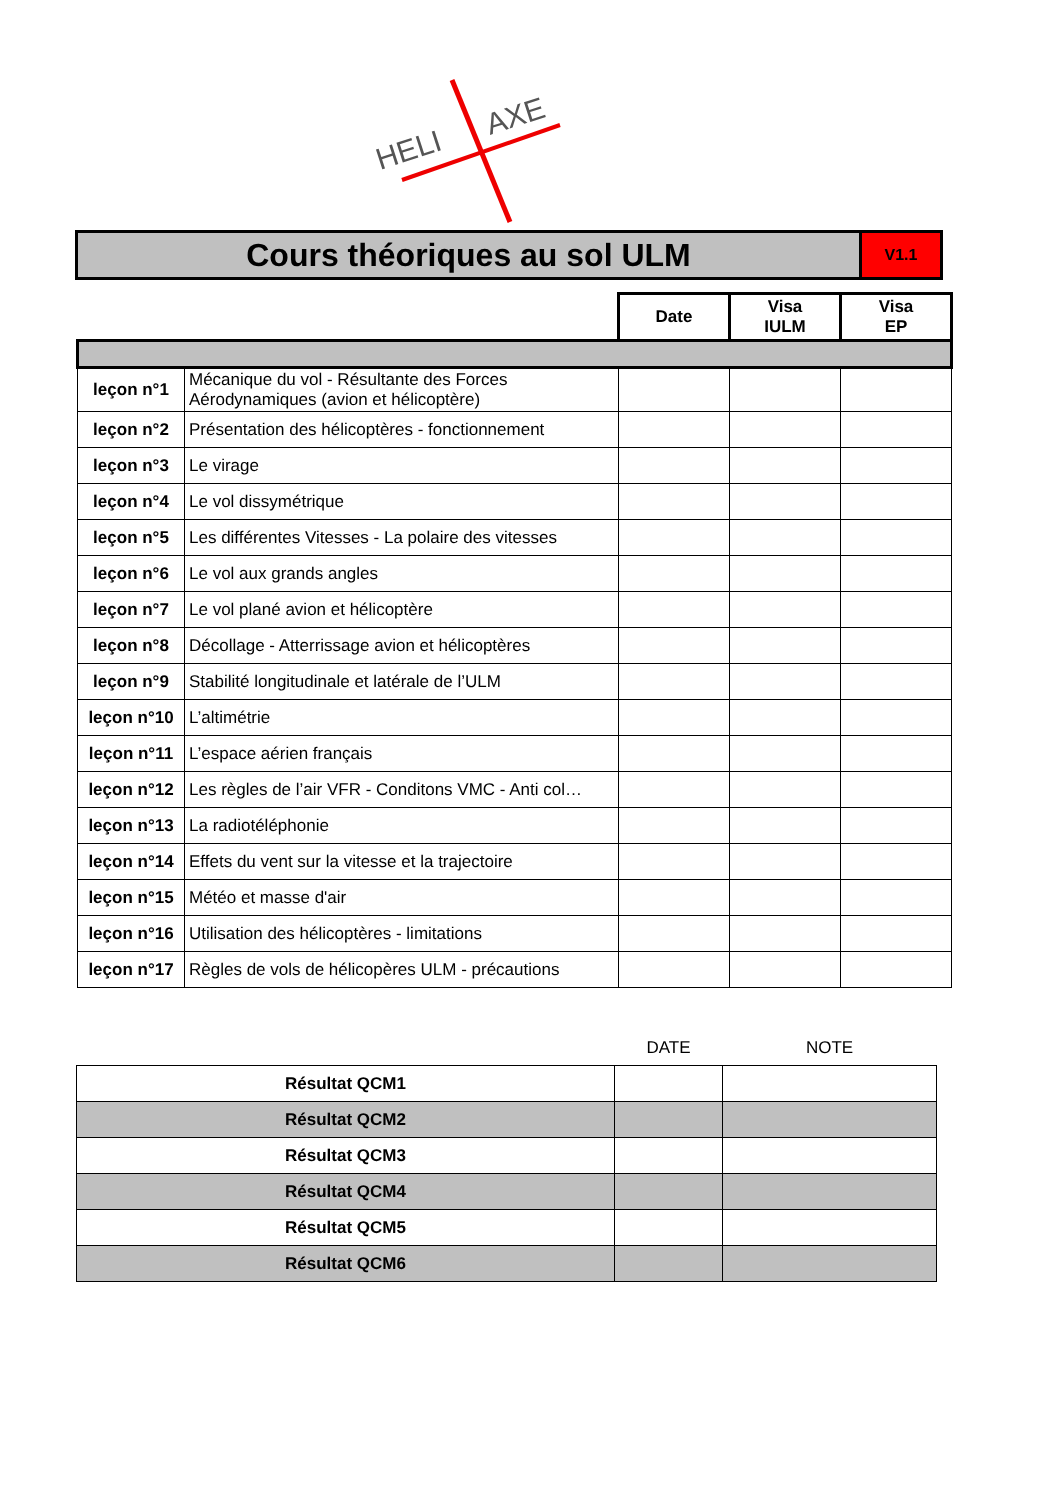HELI
AXE
Cours théoriques au sol ULM
V1.1
| | | Date | Visa IULM | Visa EP |
| leçon n°1 | Mécanique du vol - Résultante des Forces Aérodynamiques (avion et hélicoptère) | | | |
| leçon n°2 | Présentation des hélicoptères - fonctionnement | | | |
| leçon n°3 | Le virage | | | |
| leçon n°4 | Le vol dissymétrique | | | |
| leçon n°5 | Les différentes Vitesses - La polaire des vitesses | | | |
| leçon n°6 | Le vol aux grands angles | | | |
| leçon n°7 | Le vol plané avion et hélicoptère | | | |
| leçon n°8 | Décollage - Atterrissage avion et hélicoptères | | | |
| leçon n°9 | Stabilité longitudinale et latérale de l’ULM | | | |
| leçon n°10 | L’altimétrie | | | |
| leçon n°11 | L’espace aérien français | | | |
| leçon n°12 | Les règles de l’air VFR - Conditons VMC - Anti col… | | | |
| leçon n°13 | La radiotéléphonie | | | |
| leçon n°14 | Effets du vent sur la vitesse et la trajectoire | | | |
| leçon n°15 | Météo et masse d'air | | | |
| leçon n°16 | Utilisation des hélicoptères - limitations | | | |
| leçon n°17 | Règles de vols de hélicopères ULM - précautions | | | |
| | DATE | NOTE |
| Résultat QCM1 | | |
| Résultat QCM2 | | |
| Résultat QCM3 | | |
| Résultat QCM4 | | |
| Résultat QCM5 | | |
| Résultat QCM6 | | |